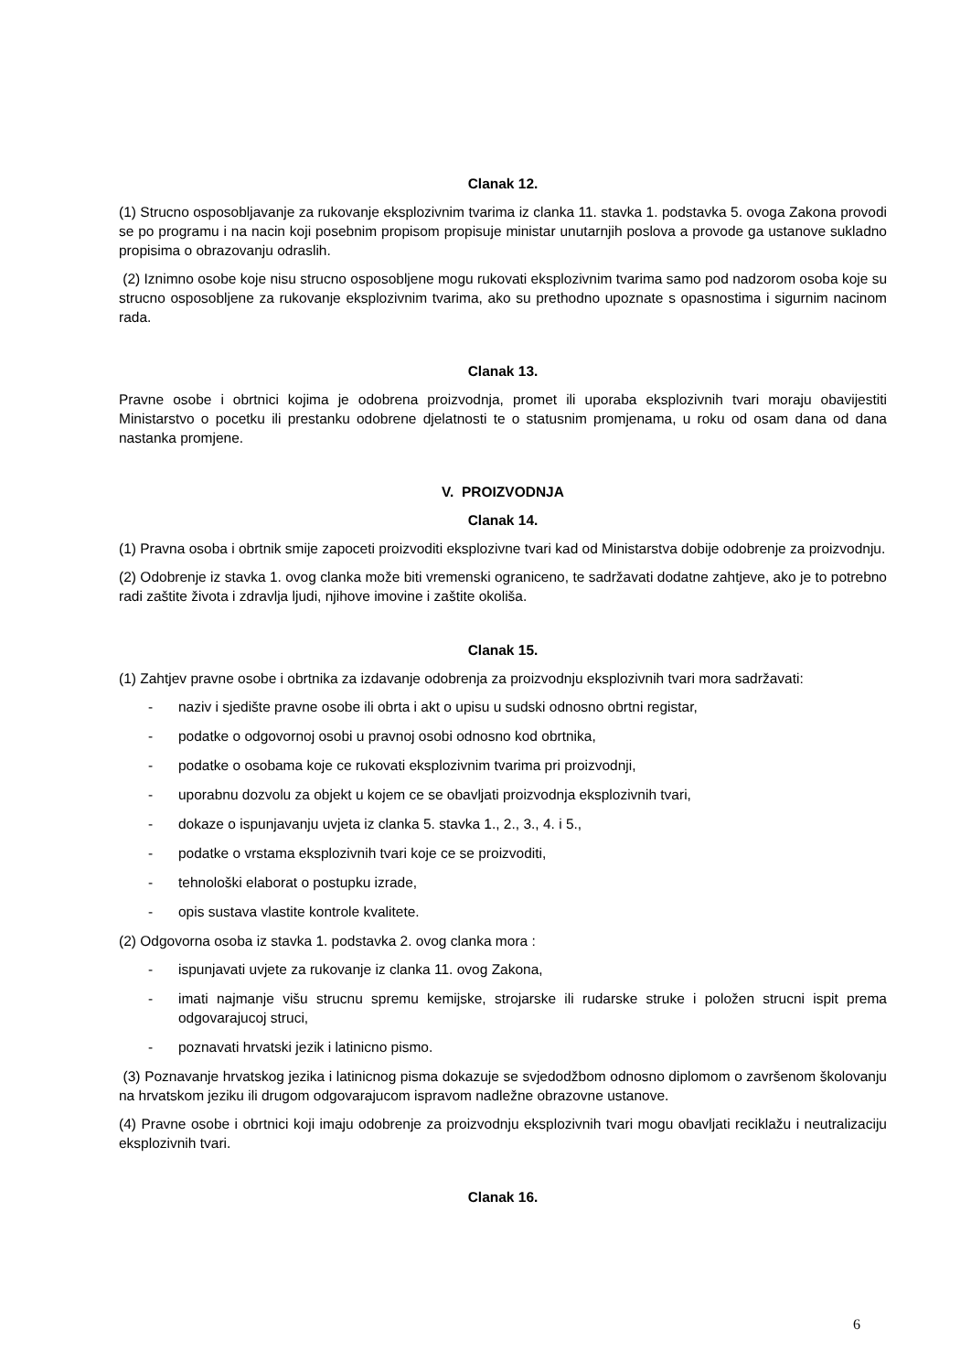Clanak 12.
(1) Strucno osposobljavanje za rukovanje eksplozivnim tvarima iz clanka 11. stavka 1. podstavka 5. ovoga Zakona provodi se po programu i na nacin koji posebnim propisom propisuje ministar unutarnjih poslova a provode ga ustanove sukladno propisima o obrazovanju odraslih.
(2) Iznimno osobe koje nisu strucno osposobljene mogu rukovati eksplozivnim tvarima samo pod nadzorom osoba koje su strucno osposobljene za rukovanje eksplozivnim tvarima, ako su prethodno upoznate s opasnostima i sigurnim nacinom rada.
Clanak 13.
Pravne osobe i obrtnici kojima je odobrena proizvodnja, promet ili uporaba eksplozivnih tvari moraju obavijestiti Ministarstvo o pocetku ili prestanku odobrene djelatnosti te o statusnim promjenama, u roku od osam dana od dana nastanka promjene.
V. PROIZVODNJA
Clanak 14.
(1) Pravna osoba i obrtnik smije zapoceti proizvoditi eksplozivne tvari kad od Ministarstva dobije odobrenje za proizvodnju.
(2) Odobrenje iz stavka 1. ovog clanka može biti vremenski ograniceno, te sadržavati dodatne zahtjeve, ako je to potrebno radi zaštite života i zdravlja ljudi, njihove imovine i zaštite okoliša.
Clanak 15.
(1) Zahtjev pravne osobe i obrtnika za izdavanje odobrenja za proizvodnju eksplozivnih tvari mora sadržavati:
- naziv i sjedište pravne osobe ili obrta i akt o upisu u sudski odnosno obrtni registar,
- podatke o odgovornoj osobi u pravnoj osobi odnosno kod obrtnika,
- podatke o osobama koje ce rukovati eksplozivnim tvarima pri proizvodnji,
- uporabnu dozvolu za objekt u kojem ce se obavljati proizvodnja eksplozivnih tvari,
- dokaze o ispunjavanju uvjeta iz clanka 5. stavka 1., 2., 3., 4. i 5.,
- podatke o vrstama eksplozivnih tvari koje ce se proizvoditi,
- tehnološki elaborat o postupku izrade,
- opis sustava vlastite kontrole kvalitete.
(2) Odgovorna osoba iz stavka 1. podstavka 2. ovog clanka mora :
- ispunjavati uvjete za rukovanje iz clanka 11. ovog Zakona,
- imati najmanje višu strucnu spremu kemijske, strojarske ili rudarske struke i položen strucni ispit prema odgovarajucoj struci,
- poznavati hrvatski jezik i latinicno pismo.
(3) Poznavanje hrvatskog jezika i latinicnog pisma dokazuje se svjedodžbom odnosno diplomom o završenom školovanju na hrvatskom jeziku ili drugom odgovarajucom ispravom nadležne obrazovne ustanove.
(4) Pravne osobe i obrtnici koji imaju odobrenje za proizvodnju eksplozivnih tvari mogu obavljati reciklažu i neutralizaciju eksplozivnih tvari.
Clanak 16.
6